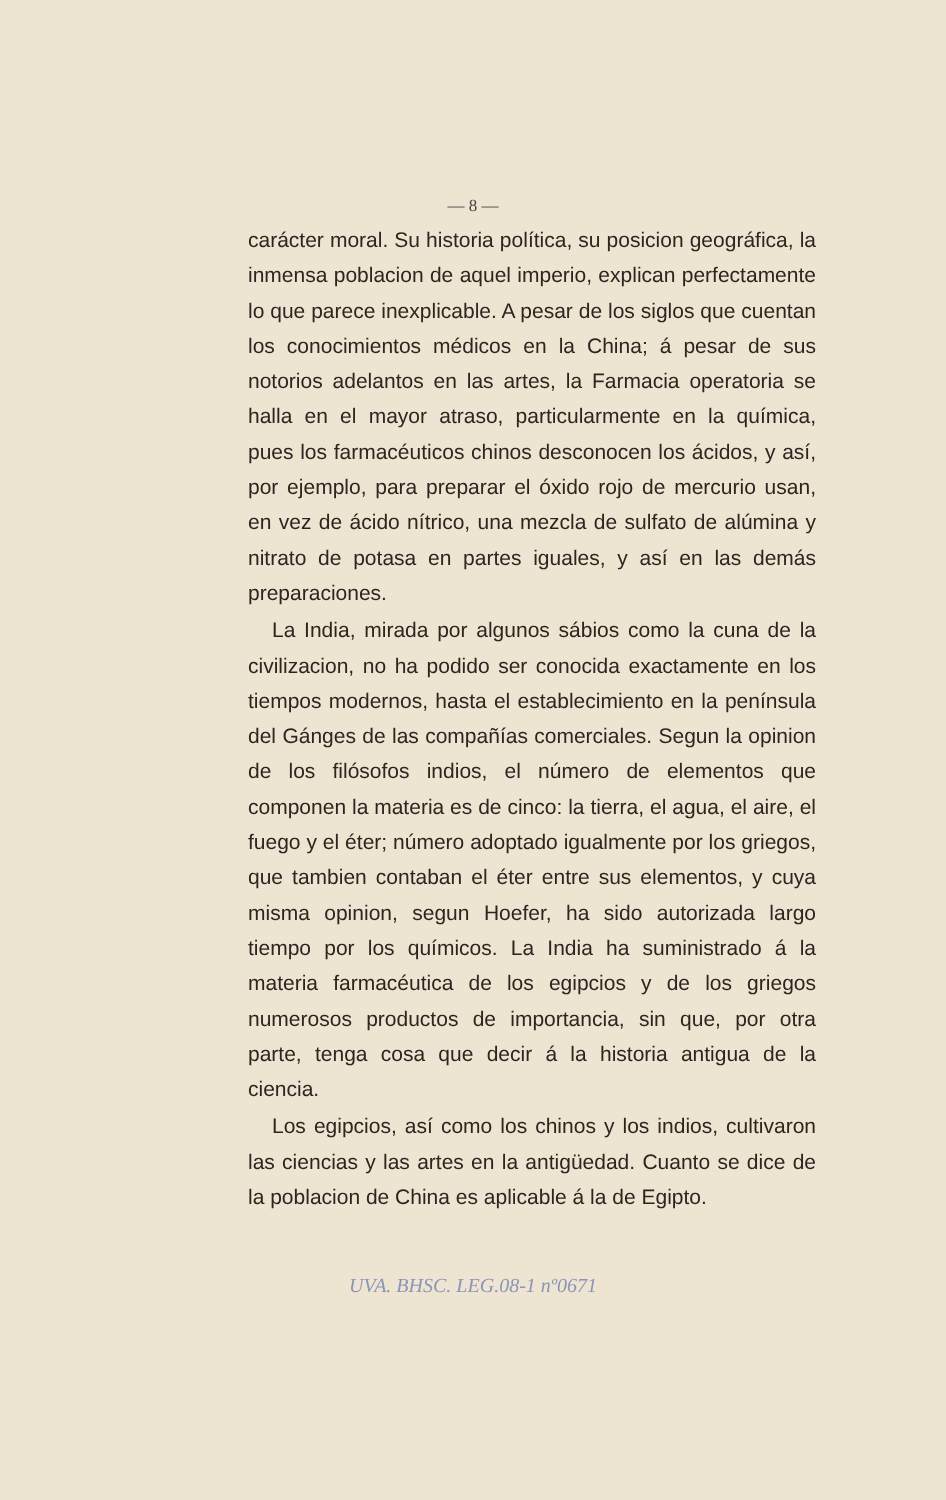— 8 —
carácter moral. Su historia política, su posicion geográfica, la inmensa poblacion de aquel imperio, explican perfectamente lo que parece inexplicable. A pesar de los siglos que cuentan los conocimientos médicos en la China; á pesar de sus notorios adelantos en las artes, la Farmacia operatoria se halla en el mayor atraso, particularmente en la química, pues los farmacéuticos chinos desconocen los ácidos, y así, por ejemplo, para preparar el óxido rojo de mercurio usan, en vez de ácido nítrico, una mezcla de sulfato de alúmina y nitrato de potasa en partes iguales, y así en las demás preparaciones.
La India, mirada por algunos sábios como la cuna de la civilizacion, no ha podido ser conocida exactamente en los tiempos modernos, hasta el establecimiento en la península del Gánges de las compañías comerciales. Segun la opinion de los filósofos indios, el número de elementos que componen la materia es de cinco: la tierra, el agua, el aire, el fuego y el éter; número adoptado igualmente por los griegos, que tambien contaban el éter entre sus elementos, y cuya misma opinion, segun Hoefer, ha sido autorizada largo tiempo por los químicos. La India ha suministrado á la materia farmacéutica de los egipcios y de los griegos numerosos productos de importancia, sin que, por otra parte, tenga cosa que decir á la historia antigua de la ciencia.
Los egipcios, así como los chinos y los indios, cultivaron las ciencias y las artes en la antigüedad. Cuanto se dice de la poblacion de China es aplicable á la de Egipto.
UVA. BHSC. LEG.08-1 nº0671